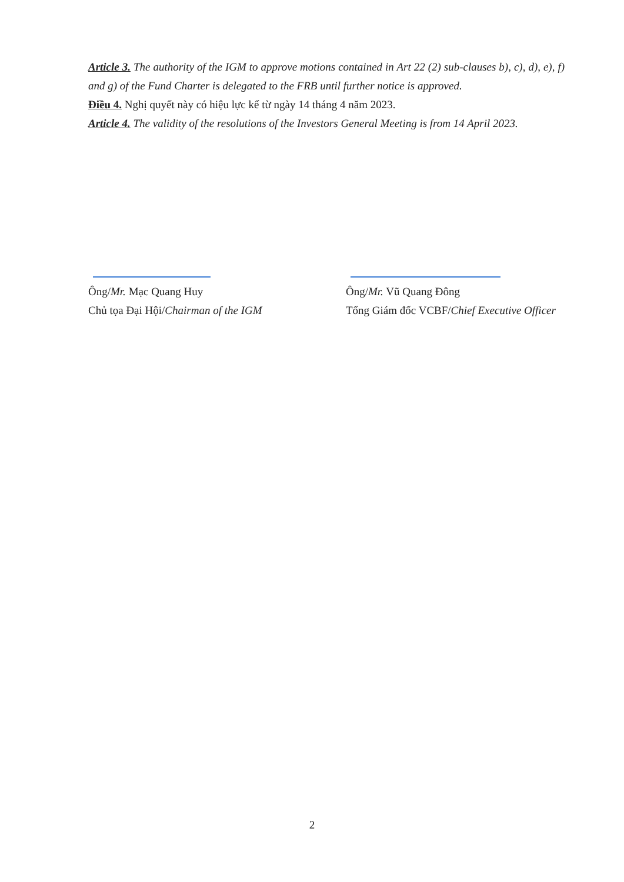Article 3. The authority of the IGM to approve motions contained in Art 22 (2) sub-clauses b), c), d), e), f) and g) of the Fund Charter is delegated to the FRB until further notice is approved.
Điều 4. Nghị quyết này có hiệu lực kể từ ngày 14 tháng 4 năm 2023.
Article 4. The validity of the resolutions of the Investors General Meeting is from 14 April 2023.
Ông/Mr. Mạc Quang Huy
Chủ tọa Đại Hội/Chairman of the IGM
Ông/Mr. Vũ Quang Đông
Tổng Giám đốc VCBF/Chief Executive Officer
2